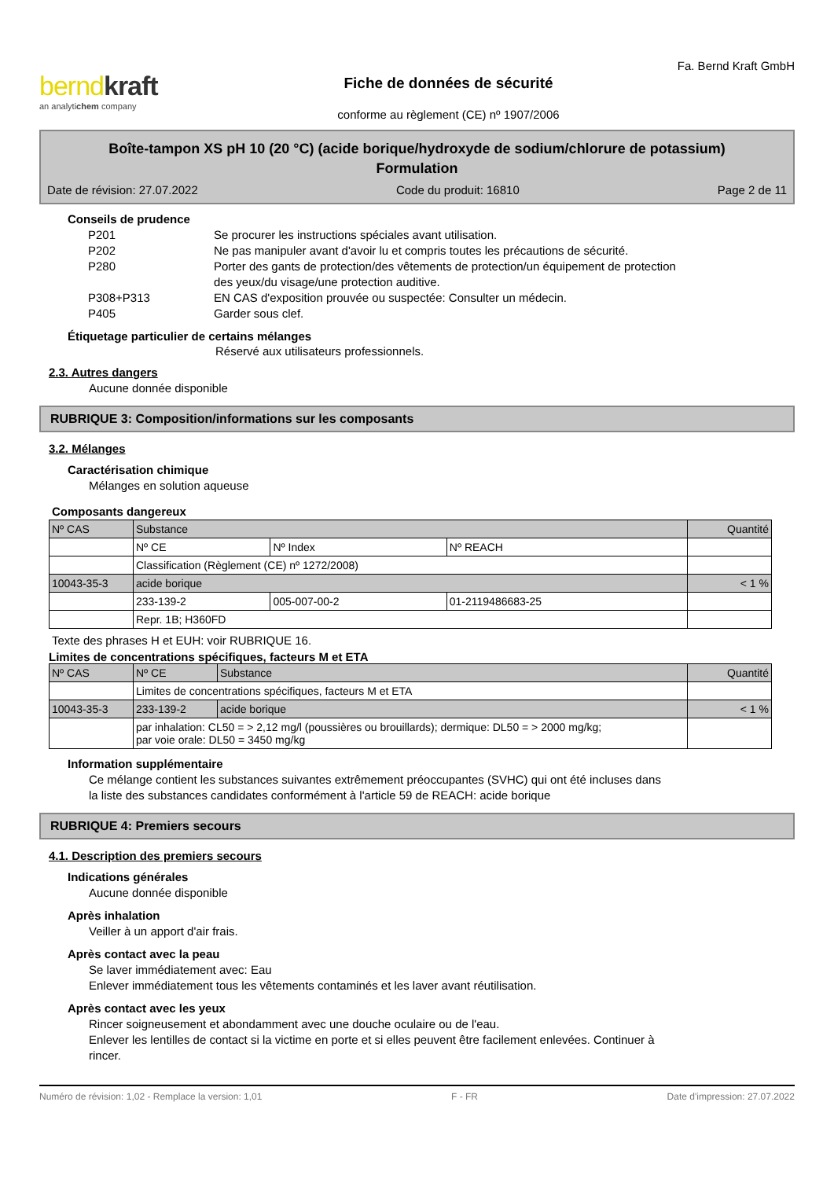berndkraft
an analytichem company
Fiche de données de sécurité
conforme au règlement (CE) nº 1907/2006
Fa. Bernd Kraft GmbH
Boîte-tampon XS pH 10 (20 °C) (acide borique/hydroxyde de sodium/chlorure de potassium)
Formulation
Date de révision: 27.07.2022 Code du produit: 16810 Page 2 de 11
Conseils de prudence
| P201 | Se procurer les instructions spéciales avant utilisation. |
| P202 | Ne pas manipuler avant d'avoir lu et compris toutes les précautions de sécurité. |
| P280 | Porter des gants de protection/des vêtements de protection/un équipement de protection des yeux/du visage/une protection auditive. |
| P308+P313 | EN CAS d'exposition prouvée ou suspectée: Consulter un médecin. |
| P405 | Garder sous clef. |
Étiquetage particulier de certains mélanges
Réservé aux utilisateurs professionnels.
2.3. Autres dangers
Aucune donnée disponible
RUBRIQUE 3: Composition/informations sur les composants
3.2. Mélanges
Caractérisation chimique
Mélanges en solution aqueuse
Composants dangereux
| Nº CAS | Substance | | | Quantité |
| --- | --- | --- | --- | --- |
| | Nº CE | Nº Index | Nº REACH | |
| | Classification (Règlement (CE) nº 1272/2008) | | | |
| 10043-35-3 | acide borique | | | < 1 % |
| | 233-139-2 | 005-007-00-2 | 01-2119486683-25 | |
| | Repr. 1B; H360FD | | | |
Texte des phrases H et EUH: voir RUBRIQUE 16.
Limites de concentrations spécifiques, facteurs M et ETA
| Nº CAS | Nº CE | Substance | Quantité |
| --- | --- | --- | --- |
| | Limites de concentrations spécifiques, facteurs M et ETA | | |
| 10043-35-3 | 233-139-2 | acide borique | < 1 % |
| | par inhalation: CL50 = > 2,12 mg/l (poussières ou brouillards); dermique: DL50 = > 2000 mg/kg; par voie orale: DL50 = 3450 mg/kg | | |
Information supplémentaire
Ce mélange contient les substances suivantes extrêmement préoccupantes (SVHC) qui ont été incluses dans
la liste des substances candidates conformément à l'article 59 de REACH: acide borique
RUBRIQUE 4: Premiers secours
4.1. Description des premiers secours
Indications générales
Aucune donnée disponible
Après inhalation
Veiller à un apport d'air frais.
Après contact avec la peau
Se laver immédiatement avec: Eau
Enlever immédiatement tous les vêtements contaminés et les laver avant réutilisation.
Après contact avec les yeux
Rincer soigneusement et abondamment avec une douche oculaire ou de l'eau.
Enlever les lentilles de contact si la victime en porte et si elles peuvent être facilement enlevées. Continuer à
rincer.
Numéro de révision: 1,02 - Remplace la version: 1,01 F - FR Date d'impression: 27.07.2022